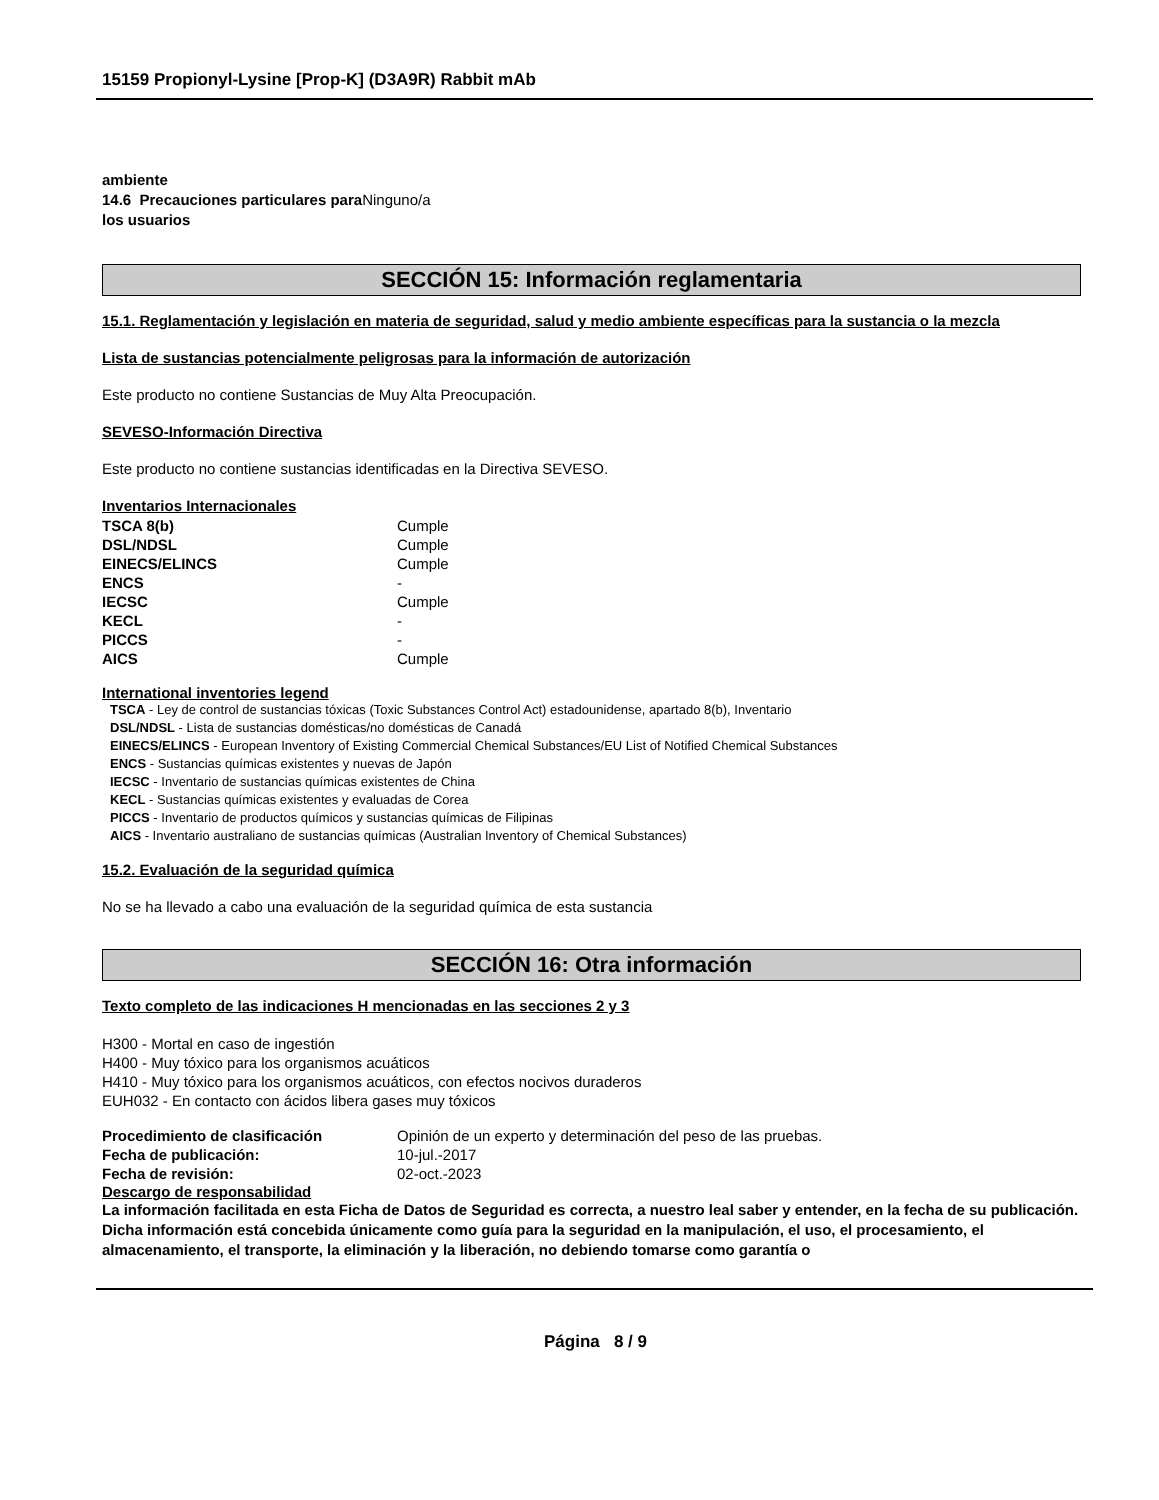15159 Propionyl-Lysine [Prop-K] (D3A9R) Rabbit mAb
ambiente
14.6 Precauciones particulares para Ninguno/a
los usuarios
SECCIÓN 15: Información reglamentaria
15.1. Reglamentación y legislación en materia de seguridad, salud y medio ambiente específicas para la sustancia o la mezcla
Lista de sustancias potencialmente peligrosas para la información de autorización
Este producto no contiene Sustancias de Muy Alta Preocupación.
SEVESO-Información Directiva
Este producto no contiene sustancias identificadas en la Directiva SEVESO.
Inventarios Internacionales
| TSCA 8(b) | Cumple |
| DSL/NDSL | Cumple |
| EINECS/ELINCS | Cumple |
| ENCS | - |
| IECSC | Cumple |
| KECL | - |
| PICCS | - |
| AICS | Cumple |
International inventories legend
TSCA - Ley de control de sustancias tóxicas (Toxic Substances Control Act) estadounidense, apartado 8(b), Inventario
DSL/NDSL - Lista de sustancias domésticas/no domésticas de Canadá
EINECS/ELINCS - European Inventory of Existing Commercial Chemical Substances/EU List of Notified Chemical Substances
ENCS - Sustancias químicas existentes y nuevas de Japón
IECSC - Inventario de sustancias químicas existentes de China
KECL - Sustancias químicas existentes y evaluadas de Corea
PICCS - Inventario de productos químicos y sustancias químicas de Filipinas
AICS - Inventario australiano de sustancias químicas (Australian Inventory of Chemical Substances)
15.2. Evaluación de la seguridad química
No se ha llevado a cabo una evaluación de la seguridad química de esta sustancia
SECCIÓN 16: Otra información
Texto completo de las indicaciones H mencionadas en las secciones 2 y 3
H300 - Mortal en caso de ingestión
H400 - Muy tóxico para los organismos acuáticos
H410 - Muy tóxico para los organismos acuáticos, con efectos nocivos duraderos
EUH032 - En contacto con ácidos libera gases muy tóxicos
| Procedimiento de clasificación | Opinión de un experto y determinación del peso de las pruebas. |
| Fecha de publicación: | 10-jul.-2017 |
| Fecha de revisión: | 02-oct.-2023 |
Descargo de responsabilidad
La información facilitada en esta Ficha de Datos de Seguridad es correcta, a nuestro leal saber y entender, en la fecha de su publicación. Dicha información está concebida únicamente como guía para la seguridad en la manipulación, el uso, el procesamiento, el almacenamiento, el transporte, la eliminación y la liberación, no debiendo tomarse como garantía o
Página 8 / 9